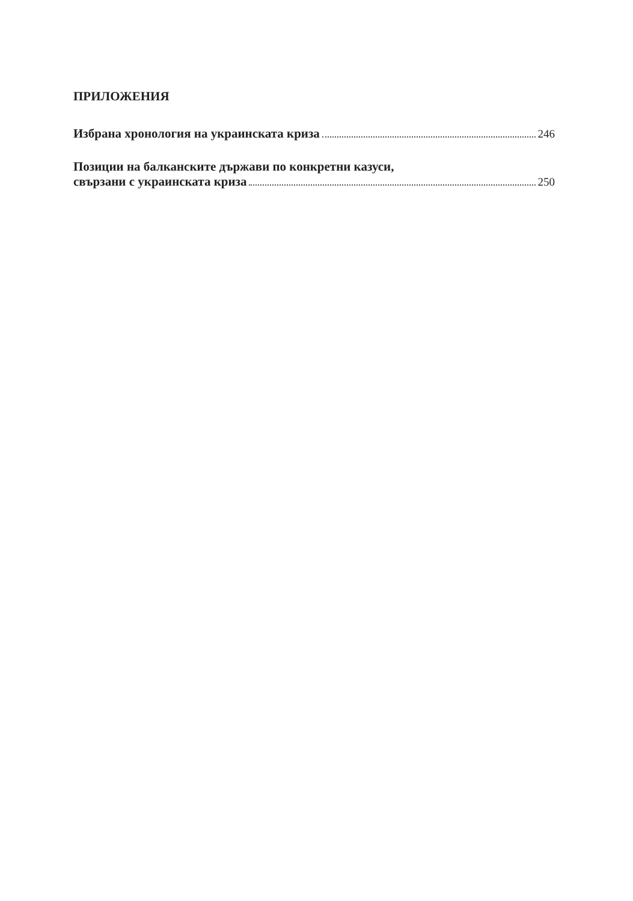ПРИЛОЖЕНИЯ
Избрана хронология на украинската криза 246
Позиции на балканските държави по конкретни казуси,
свързани с украинската криза 250